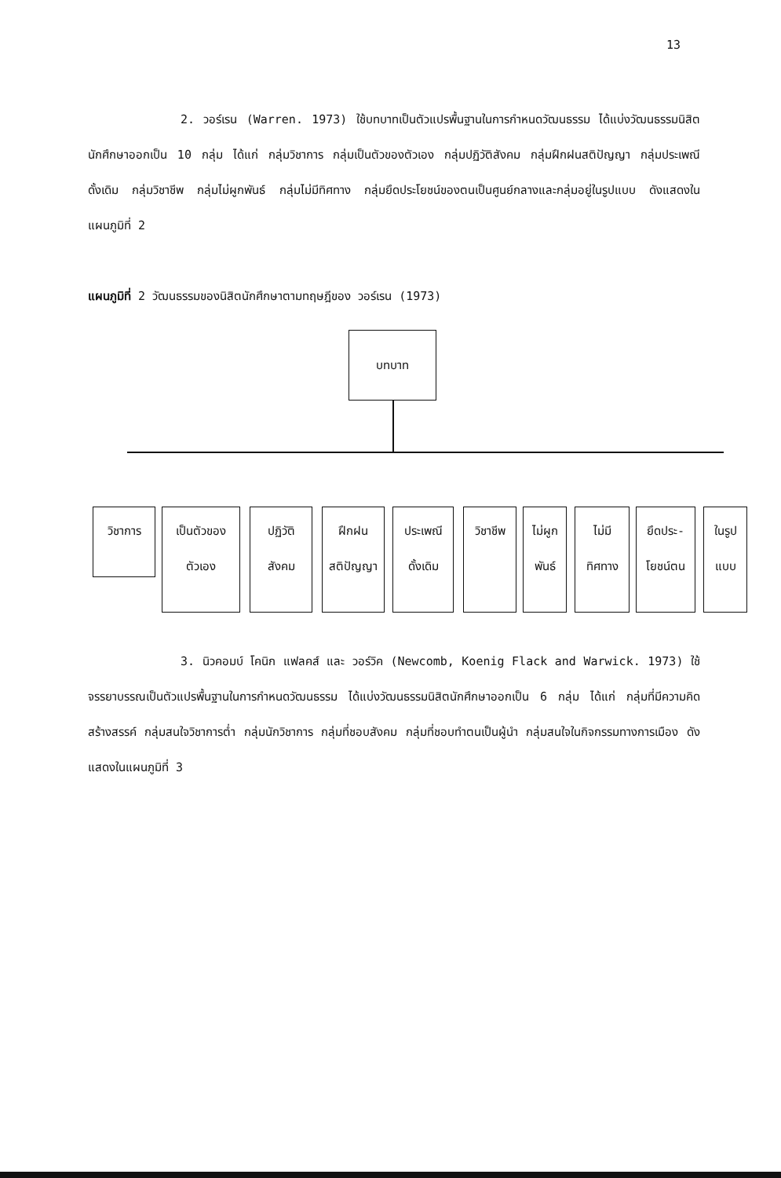13
2. วอร์เรน (Warren. 1973) ใช้บทบาทเป็นตัวแปรพื้นฐานในการกำหนดวัฒนธรรม ได้แบ่งวัฒนธรรมนิสิตนักศึกษาออกเป็น 10 กลุ่ม ได้แก่ กลุ่มวิชาการ กลุ่มเป็นตัวของตัวเอง กลุ่มปฏิวัติสังคม กลุ่มฝึกฝนสติปัญญา กลุ่มประเพณีดั้งเดิม กลุ่มวิชาชีพ กลุ่มไม่ผูกพันธ์ กลุ่มไม่มีทิศทาง กลุ่มยึดประโยชน์ของตนเป็นศูนย์กลางและกลุ่มอยู่ในรูปแบบ ดังแสดงในแผนภูมิที่ 2
แผนภูมิที่ 2 วัฒนธรรมของนิสิตนักศึกษาตามทฤษฎีของ วอร์เรน (1973)
บทบาท
วิชาการ
เป็นตัวของ
ตัวเอง
ปฏิวัติ
สังคม
ฝึกฝน
สติปัญญา
ประเพณี
ดั้งเดิม
วิชาชีพ
ไม่ผูก
พันธ์
ไม่มี
ทิศทาง
ยึดประ-
โยชน์ตน
ในรูป
แบบ
3. นิวคอมบ์ โคนิก แฟลคส์ และ วอร์วิค (Newcomb, Koenig Flack and Warwick. 1973) ใช้จรรยาบรรณเป็นตัวแปรพื้นฐานในการกำหนดวัฒนธรรม ได้แบ่งวัฒนธรรมนิสิตนักศึกษาออกเป็น 6 กลุ่ม ได้แก่ กลุ่มที่มีความคิดสร้างสรรค์ กลุ่มสนใจวิชาการต่ำ กลุ่มนักวิชาการ กลุ่มที่ชอบสังคม กลุ่มที่ชอบทำตนเป็นผู้นำ กลุ่มสนใจในกิจกรรมทางการเมือง ดังแสดงในแผนภูมิที่ 3